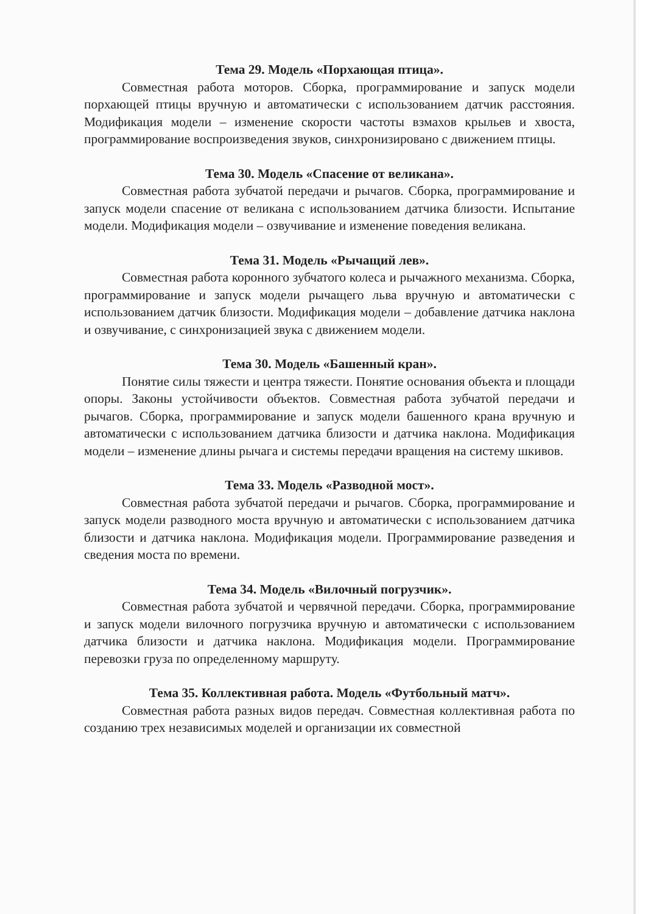Тема 29. Модель «Порхающая птица».
Совместная работа моторов. Сборка, программирование и запуск модели порхающей птицы вручную и автоматически с использованием датчик расстояния. Модификация модели – изменение скорости частоты взмахов крыльев и хвоста, программирование воспроизведения звуков, синхронизировано с движением птицы.
Тема 30. Модель «Спасение от великана».
Совместная работа зубчатой передачи и рычагов. Сборка, программирование и запуск модели спасение от великана с использованием датчика близости. Испытание модели. Модификация модели – озвучивание и изменение поведения великана.
Тема 31. Модель «Рычащий лев».
Совместная работа коронного зубчатого колеса и рычажного механизма. Сборка, программирование и запуск модели рычащего льва вручную и автоматически с использованием датчик близости. Модификация модели – добавление датчика наклона и озвучивание, с синхронизацией звука с движением модели.
Тема 30. Модель «Башенный кран».
Понятие силы тяжести и центра тяжести. Понятие основания объекта и площади опоры. Законы устойчивости объектов. Совместная работа зубчатой передачи и рычагов. Сборка, программирование и запуск модели башенного крана вручную и автоматически с использованием датчика близости и датчика наклона. Модификация модели – изменение длины рычага и системы передачи вращения на систему шкивов.
Тема 33. Модель «Разводной мост».
Совместная работа зубчатой передачи и рычагов. Сборка, программирование и запуск модели разводного моста вручную и автоматически с использованием датчика близости и датчика наклона. Модификация модели. Программирование разведения и сведения моста по времени.
Тема 34. Модель «Вилочный погрузчик».
Совместная работа зубчатой и червячной передачи. Сборка, программирование и запуск модели вилочного погрузчика вручную и автоматически с использованием датчика близости и датчика наклона. Модификация модели. Программирование перевозки груза по определенному маршруту.
Тема 35. Коллективная работа. Модель «Футбольный матч».
Совместная работа разных видов передач. Совместная коллективная работа по созданию трех независимых моделей и организации их совместной